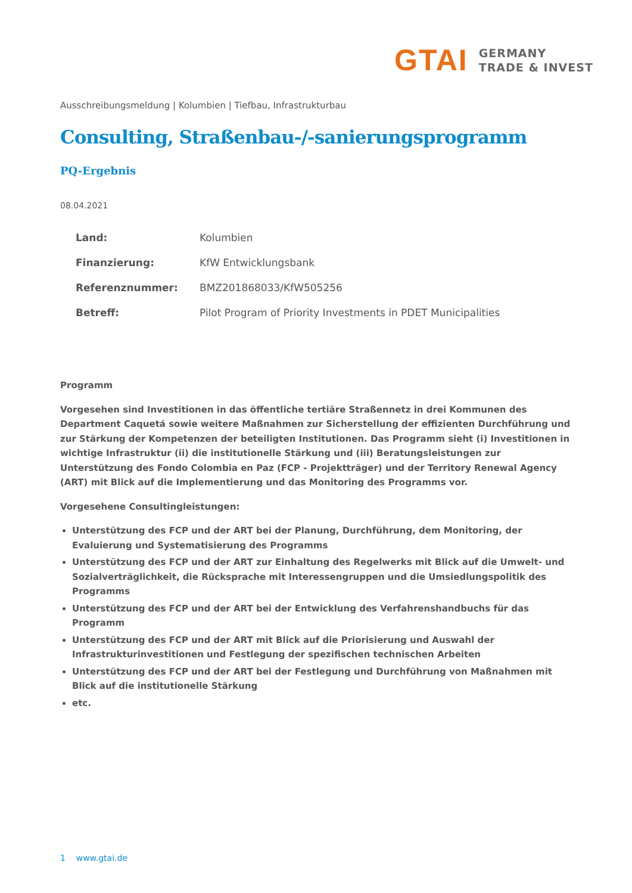GTAI
GERMANY
TRADE & INVEST
Ausschreibungsmeldung | Kolumbien | Tiefbau, Infrastrukturbau
Consulting, Straßenbau-/-sanierungsprogramm
PQ-Ergebnis
08.04.2021
| Land: | Kolumbien |
| Finanzierung: | KfW Entwicklungsbank |
| Referenznummer: | BMZ201868033/KfW505256 |
| Betreff: | Pilot Program of Priority Investments in PDET Municipalities |
Programm
Vorgesehen sind Investitionen in das öffentliche tertiäre Straßennetz in drei Kommunen des Department Caquetá sowie weitere Maßnahmen zur Sicherstellung der effizienten Durchführung und zur Stärkung der Kompetenzen der beteiligten Institutionen. Das Programm sieht (i) Investitionen in wichtige Infrastruktur (ii) die institutionelle Stärkung und (iii) Beratungsleistungen zur Unterstützung des Fondo Colombia en Paz (FCP - Projektträger) und der Territory Renewal Agency (ART) mit Blick auf die Implementierung und das Monitoring des Programms vor.
Vorgesehene Consultingleistungen:
Unterstützung des FCP und der ART bei der Planung, Durchführung, dem Monitoring, der Evaluierung und Systematisierung des Programms
Unterstützung des FCP und der ART zur Einhaltung des Regelwerks mit Blick auf die Umwelt- und Sozialverträglichkeit, die Rücksprache mit Interessengruppen und die Umsiedlungspolitik des Programms
Unterstützung des FCP und der ART bei der Entwicklung des Verfahrenshandbuchs für das Programm
Unterstützung des FCP und der ART mit Blick auf die Priorisierung und Auswahl der Infrastrukturinvestitionen und Festlegung der spezifischen technischen Arbeiten
Unterstützung des FCP und der ART bei der Festlegung und Durchführung von Maßnahmen mit Blick auf die institutionelle Stärkung
etc.
1 www.gtai.de